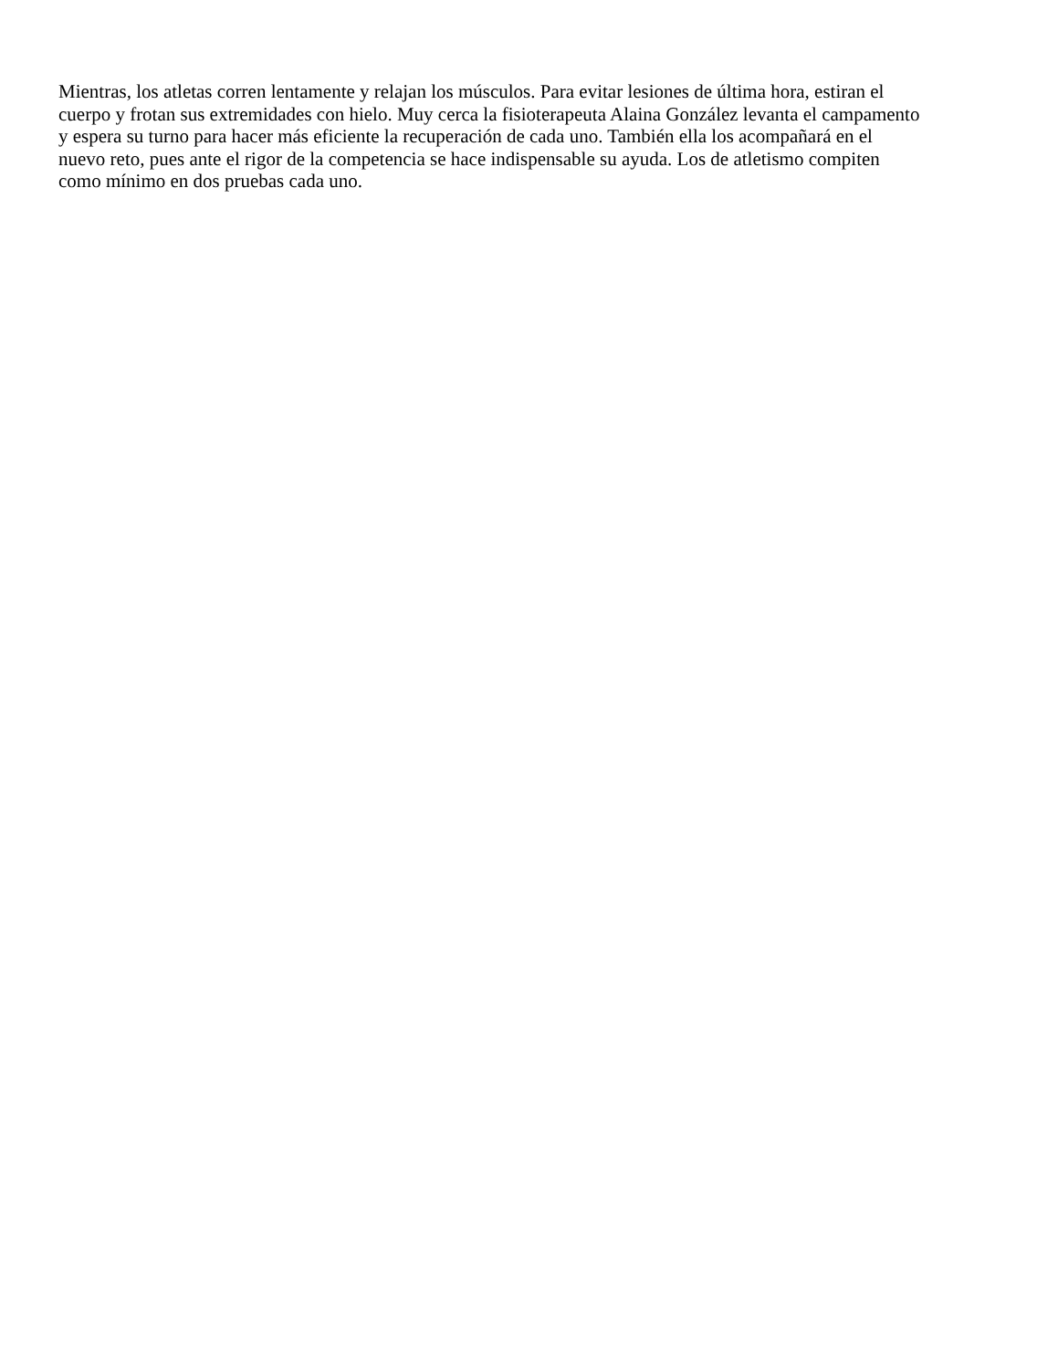Mientras, los atletas corren lentamente y relajan los músculos. Para evitar lesiones de última hora, estiran el
cuerpo y frotan sus extremidades con hielo. Muy cerca la fisioterapeuta Alaina González levanta el campamento
y espera su turno para hacer más eficiente la recuperación de cada uno. También ella los acompañará en el
nuevo reto, pues ante el rigor de la competencia se hace indispensable su ayuda. Los de atletismo compiten
como mínimo en dos pruebas cada uno.